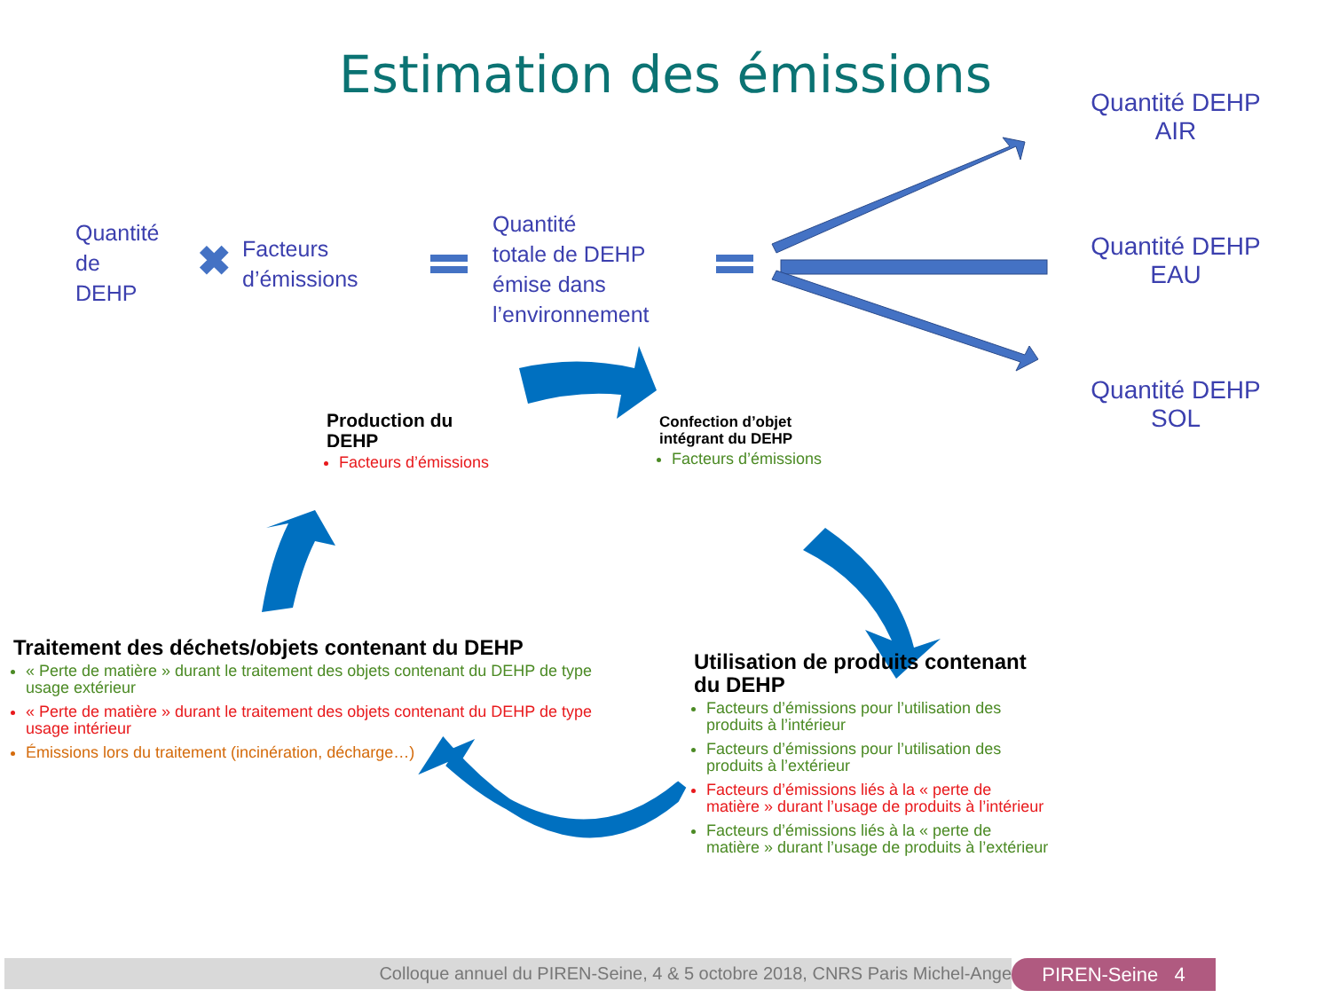Estimation des émissions
✖
Quantité
de
DEHP
Facteurs
d’émissions
Quantité
totale de DEHP
émise dans
l’environnement
Quantité DEHP AIR
Quantité DEHP EAU
Quantité DEHP SOL
Production du
DEHP
Facteurs d’émissions
Confection d’objet
intégrant du DEHP
Facteurs d’émissions
Traitement des déchets/objets contenant du DEHP
« Perte de matière » durant le traitement des objets contenant du DEHP de type usage extérieur
« Perte de matière » durant le traitement des objets contenant du DEHP de type usage intérieur
Émissions lors du traitement (incinération, décharge…)
Utilisation de produits contenant du DEHP
Facteurs d’émissions pour l’utilisation des produits à l’intérieur
Facteurs d’émissions pour l’utilisation des produits à l’extérieur
Facteurs d’émissions liés à la « perte de matière » durant l’usage de produits à l’intérieur
Facteurs d’émissions liés à la « perte de matière » durant l’usage de produits à l’extérieur
Colloque annuel du PIREN-Seine, 4 & 5 octobre 2018, CNRS Paris Michel-Ange PIREN-Seine 4